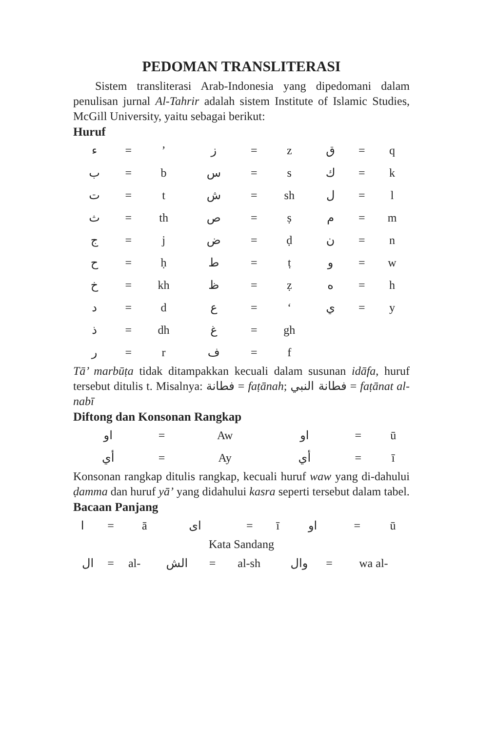PEDOMAN TRANSLITERASI
Sistem transliterasi Arab-Indonesia yang dipedomani dalam penulisan jurnal Al-Tahrir adalah sistem Institute of Islamic Studies, McGill University, yaitu sebagai berikut:
Huruf
| ء | = | ’ | ز | = | z | ق | = | q |
| ب | = | b | س | = | s | ك | = | k |
| ت | = | t | ش | = | sh | ل | = | l |
| ث | = | th | ص | = | ṣ | م | = | m |
| ج | = | j | ض | = | ḍ | ن | = | n |
| ح | = | ḥ | ط | = | ṭ | و | = | w |
| خ | = | kh | ظ | = | ẓ | ه | = | h |
| د | = | d | ع | = | ‘ | ي | = | y |
| ذ | = | dh | غ | = | gh | | | |
| ر | = | r | ف | = | f | | | |
Tā’ marbūṭa tidak ditampakkan kecuali dalam susunan idāfa, huruf tersebut ditulis t. Misalnya: فطانة = faṭānah; فطانة النبي = faṭānat al-nabī
Diftong dan Konsonan Rangkap
| او | = | Aw | او | = | ū |
| أي | = | Ay | أي | = | ī |
Konsonan rangkap ditulis rangkap, kecuali huruf waw yang di-dahului ḍamma dan huruf yā’ yang didahului kasra seperti tersebut dalam tabel.
Bacaan Panjang
| ا | = | ā | اى | = | ī | او | = | ū |
Kata Sandang
| ال | = | al- | الش | = | al-sh | وال | = | wa al- |